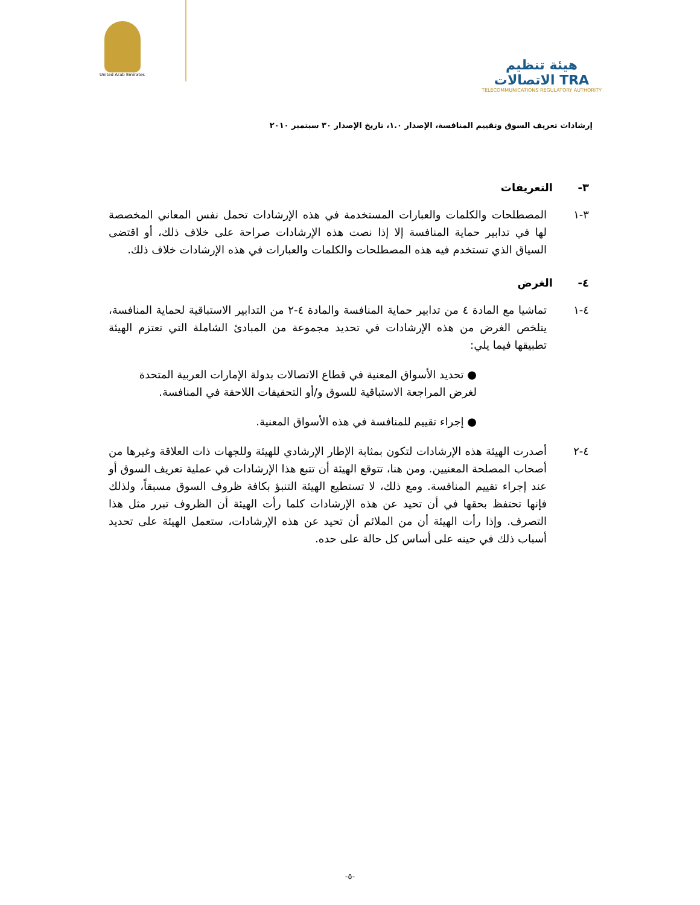United Arab Emirates
هيئة تنظيم الاتصالات TRA
TELECOMMUNICATIONS REGULATORY AUTHORITY
إرشادات تعريف السوق وتقييم المنافسة، الإصدار ١.٠، تاريخ الإصدار ٣٠ سبتمبر ٢٠١٠
٣- التعريفات
٣-١ المصطلحات والكلمات والعبارات المستخدمة في هذه الإرشادات تحمل نفس المعاني المخصصة لها في تدابير حماية المنافسة إلا إذا نصت هذه الإرشادات صراحة على خلاف ذلك، أو اقتضى السياق الذي تستخدم فيه هذه المصطلحات والكلمات والعبارات في هذه الإرشادات خلاف ذلك.
٤- الغرض
٤-١ تماشيا مع المادة ٤ من تدابير حماية المنافسة والمادة ٤-٢ من التدابير الاستباقية لحماية المنافسة، يتلخص الغرض من هذه الإرشادات في تحديد مجموعة من المبادئ الشاملة التي تعتزم الهيئة تطبيقها فيما يلي:
● تحديد الأسواق المعنية في قطاع الاتصالات بدولة الإمارات العربية المتحدة لغرض المراجعة الاستباقية للسوق و/أو التحقيقات اللاحقة في المنافسة.
● إجراء تقييم للمنافسة في هذه الأسواق المعنية.
٤-٢ أصدرت الهيئة هذه الإرشادات لتكون بمثابة الإطار الإرشادي للهيئة وللجهات ذات العلاقة وغيرها من أصحاب المصلحة المعنيين. ومن هنا، تتوقع الهيئة أن تتبع هذا الإرشادات في عملية تعريف السوق أو عند إجراء تقييم المنافسة. ومع ذلك، لا تستطيع الهيئة التنبؤ بكافة ظروف السوق مسبقاً، ولذلك فإنها تحتفظ بحقها في أن تحيد عن هذه الإرشادات كلما رأت الهيئة أن الظروف تبرر مثل هذا التصرف. وإذا رأت الهيئة أن من الملائم أن تحيد عن هذه الإرشادات، ستعمل الهيئة على تحديد أسباب ذلك في حينه على أساس كل حالة على حده.
-٥-